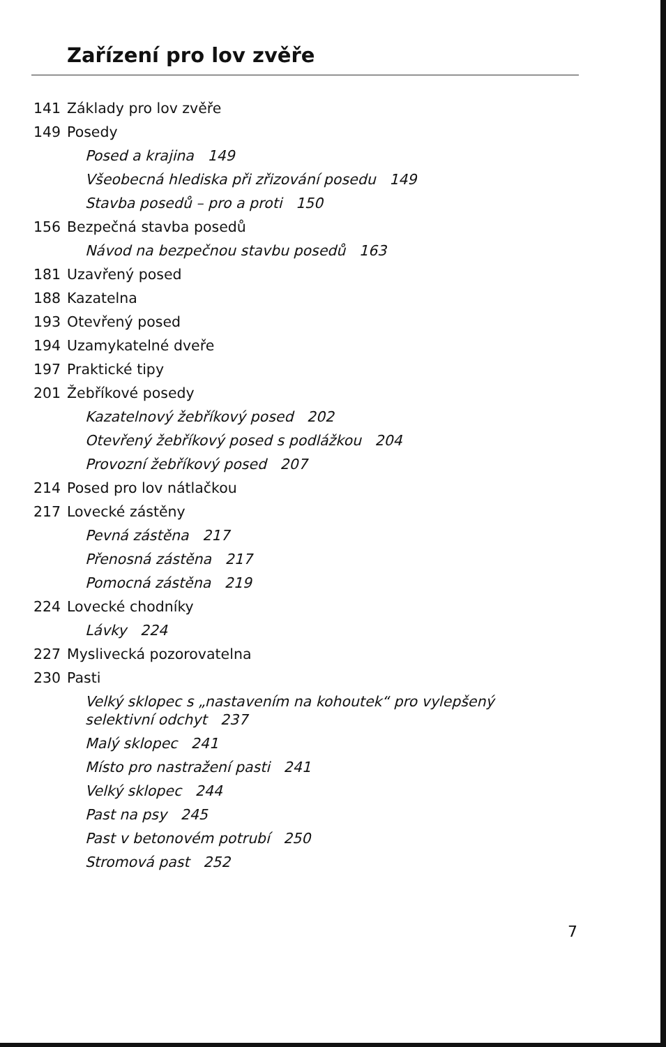Zařízení pro lov zvěře
141 Základy pro lov zvěře
149 Posedy
Posed a krajina 149
Všeobecná hlediska při zřizování posedu 149
Stavba posedů – pro a proti 150
156 Bezpečná stavba posedů
Návod na bezpečnou stavbu posedů 163
181 Uzavřený posed
188 Kazatelna
193 Otevřený posed
194 Uzamykatelné dveře
197 Praktické tipy
201 Žebříkové posedy
Kazatelnový žebříkový posed 202
Otevřený žebříkový posed s podlážkou 204
Provozní žebříkový posed 207
214 Posed pro lov nátlačkou
217 Lovecké zástěny
Pevná zástěna 217
Přenosná zástěna 217
Pomocná zástěna 219
224 Lovecké chodníky
Lávky 224
227 Myslivecká pozorovatelna
230 Pasti
Velký sklopec s „nastavením na kohoutek“ pro vylepšený
selektivní odchyt 237
Malý sklopec 241
Místo pro nastražení pasti 241
Velký sklopec 244
Past na psy 245
Past v betonovém potrubí 250
Stromová past 252
7